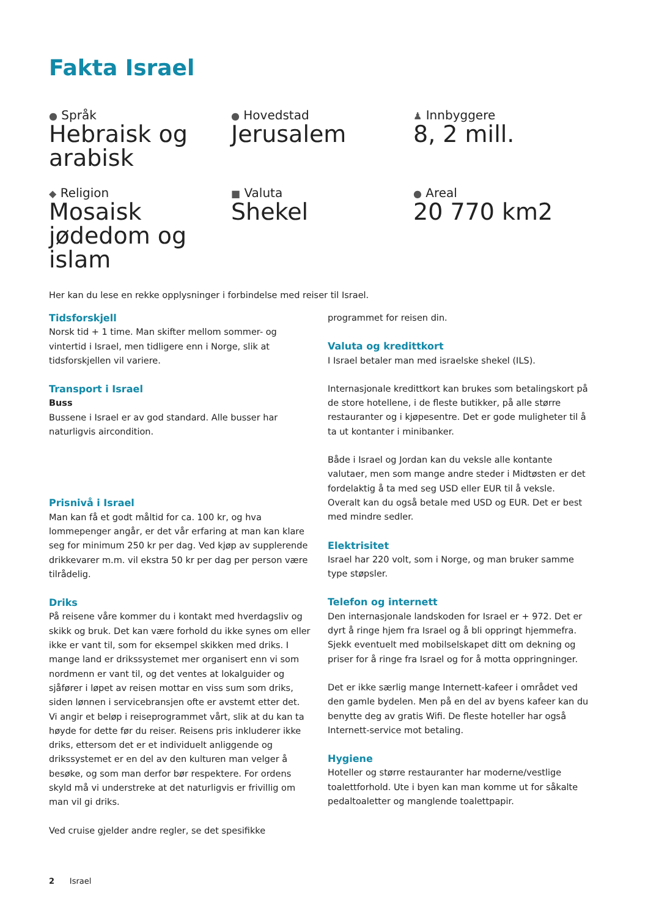Fakta Israel
● Språk
Hebraisk og arabisk
● Hovedstad
Jerusalem
♟ Innbyggere
8, 2 mill.
◆ Religion
Mosaisk jødedom og islam
■ Valuta
Shekel
● Areal
20 770 km2
Her kan du lese en rekke opplysninger i forbindelse med reiser til Israel.
Tidsforskjell
Norsk tid + 1 time. Man skifter mellom sommer- og vintertid i Israel, men tidligere enn i Norge, slik at tidsforskjellen vil variere.
Transport i Israel
Buss
Bussene i Israel er av god standard. Alle busser har naturligvis aircondition.
Prisnivå i Israel
Man kan få et godt måltid for ca. 100 kr, og hva lommepenger angår, er det vår erfaring at man kan klare seg for minimum 250 kr per dag. Ved kjøp av supplerende drikkevarer m.m. vil ekstra 50 kr per dag per person være tilrådelig.
Driks
På reisene våre kommer du i kontakt med hverdagsliv og skikk og bruk. Det kan være forhold du ikke synes om eller ikke er vant til, som for eksempel skikken med driks. I mange land er drikssystemet mer organisert enn vi som nordmenn er vant til, og det ventes at lokalguider og sjåfører i løpet av reisen mottar en viss sum som driks, siden lønnen i servicebransjen ofte er avstemt etter det. Vi angir et beløp i reiseprogrammet vårt, slik at du kan ta høyde for dette før du reiser. Reisens pris inkluderer ikke driks, ettersom det er et individuelt anliggende og drikssystemet er en del av den kulturen man velger å besøke, og som man derfor bør respektere. For ordens skyld må vi understreke at det naturligvis er frivillig om man vil gi driks.
Ved cruise gjelder andre regler, se det spesifikke
programmet for reisen din.
Valuta og kredittkort
I Israel betaler man med israelske shekel (ILS).
Internasjonale kredittkort kan brukes som betalingskort på de store hotellene, i de fleste butikker, på alle større restauranter og i kjøpesentre. Det er gode muligheter til å ta ut kontanter i minibanker.
Både i Israel og Jordan kan du veksle alle kontante valutaer, men som mange andre steder i Midtøsten er det fordelaktig å ta med seg USD eller EUR til å veksle. Overalt kan du også betale med USD og EUR. Det er best med mindre sedler.
Elektrisitet
Israel har 220 volt, som i Norge, og man bruker samme type støpsler.
Telefon og internett
Den internasjonale landskoden for Israel er + 972. Det er dyrt å ringe hjem fra Israel og å bli oppringt hjemmefra. Sjekk eventuelt med mobilselskapet ditt om dekning og priser for å ringe fra Israel og for å motta oppringninger.
Det er ikke særlig mange Internett-kafeer i området ved den gamle bydelen. Men på en del av byens kafeer kan du benytte deg av gratis Wifi. De fleste hoteller har også Internett-service mot betaling.
Hygiene
Hoteller og større restauranter har moderne/vestlige toalettforhold. Ute i byen kan man komme ut for såkalte pedaltoaletter og manglende toalettpapir.
2 Israel